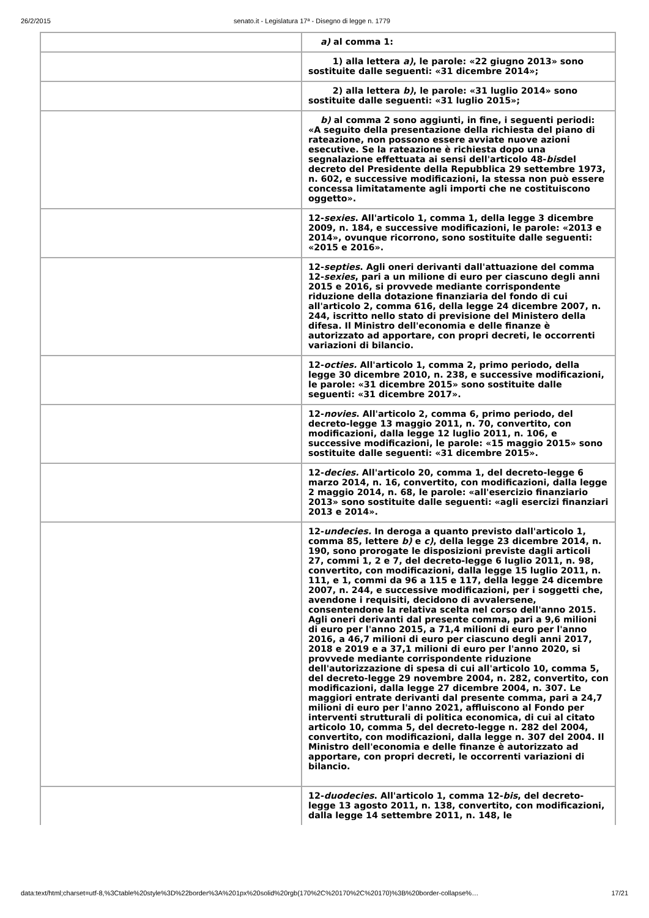26/2/2015 senato.it - Legislatura 17ª - Disegno di legge n. 1779
| | a) al comma 1: |
| | 1) alla lettera a) , le parole: «22 giugno 2013» sono sostituite dalle seguenti: «31 dicembre 2014»; |
| | 2) alla lettera b) , le parole: «31 luglio 2014» sono sostituite dalle seguenti: «31 luglio 2015»; |
| | b) al comma 2 sono aggiunti, in fine, i seguenti periodi: «A seguito della presentazione della richiesta del piano di rateazione, non possono essere avviate nuove azioni esecutive. Se la rateazione è richiesta dopo una segnalazione effettuata ai sensi dell'articolo 48- bis del decreto del Presidente della Repubblica 29 settembre 1973, n. 602, e successive modificazioni, la stessa non può essere concessa limitatamente agli importi che ne costituiscono oggetto». |
| | 12- sexies . All'articolo 1, comma 1, della legge 3 dicembre 2009, n. 184, e successive modificazioni, le parole: «2013 e 2014», ovunque ricorrono, sono sostituite dalle seguenti: «2015 e 2016». |
| | 12- septies . Agli oneri derivanti dall'attuazione del comma 12- sexies , pari a un milione di euro per ciascuno degli anni 2015 e 2016, si provvede mediante corrispondente riduzione della dotazione finanziaria del fondo di cui all'articolo 2, comma 616, della legge 24 dicembre 2007, n. 244, iscritto nello stato di previsione del Ministero della difesa. Il Ministro dell'economia e delle finanze è autorizzato ad apportare, con propri decreti, le occorrenti variazioni di bilancio. |
| | 12- octies. All'articolo 1, comma 2, primo periodo, della legge 30 dicembre 2010, n. 238, e successive modificazioni, le parole: «31 dicembre 2015» sono sostituite dalle seguenti: «31 dicembre 2017». |
| | 12- novies . All'articolo 2, comma 6, primo periodo, del decreto-legge 13 maggio 2011, n. 70, convertito, con modificazioni, dalla legge 12 luglio 2011, n. 106, e successive modificazioni, le parole: «15 maggio 2015» sono sostituite dalle seguenti: «31 dicembre 2015». |
| | 12- decies. All'articolo 20, comma 1, del decreto-legge 6 marzo 2014, n. 16, convertito, con modificazioni, dalla legge 2 maggio 2014, n. 68, le parole: «all'esercizio finanziario 2013» sono sostituite dalle seguenti: «agli esercizi finanziari 2013 e 2014». |
| | 12- undecies. In deroga a quanto previsto dall'articolo 1, comma 85, lettere b) e c) , della legge 23 dicembre 2014, n. 190, sono prorogate le disposizioni previste dagli articoli 27, commi 1, 2 e 7, del decreto-legge 6 luglio 2011, n. 98, convertito, con modificazioni, dalla legge 15 luglio 2011, n. 111, e 1, commi da 96 a 115 e 117, della legge 24 dicembre 2007, n. 244, e successive modificazioni, per i soggetti che, avendone i requisiti, decidono di avvalersene, consentendone la relativa scelta nel corso dell'anno 2015. Agli oneri derivanti dal presente comma, pari a 9,6 milioni di euro per l'anno 2015, a 71,4 milioni di euro per l'anno 2016, a 46,7 milioni di euro per ciascuno degli anni 2017, 2018 e 2019 e a 37,1 milioni di euro per l'anno 2020, si provvede mediante corrispondente riduzione dell'autorizzazione di spesa di cui all'articolo 10, comma 5, del decreto-legge 29 novembre 2004, n. 282, convertito, con modificazioni, dalla legge 27 dicembre 2004, n. 307. Le maggiori entrate derivanti dal presente comma, pari a 24,7 milioni di euro per l'anno 2021, affluiscono al Fondo per interventi strutturali di politica economica, di cui al citato articolo 10, comma 5, del decreto-legge n. 282 del 2004, convertito, con modificazioni, dalla legge n. 307 del 2004. Il Ministro dell'economia e delle finanze è autorizzato ad apportare, con propri decreti, le occorrenti variazioni di bilancio. |
| | 12- duodecies . All'articolo 1, comma 12- bis , del decreto-legge 13 agosto 2011, n. 138, convertito, con modificazioni, dalla legge 14 settembre 2011, n. 148, le |
data:text/html;charset=utf-8,%3Ctable%20style%3D%22border%3A%201px%20solid%20rgb(170%2C%20170%2C%20170)%3B%20border-collapse%… 17/21